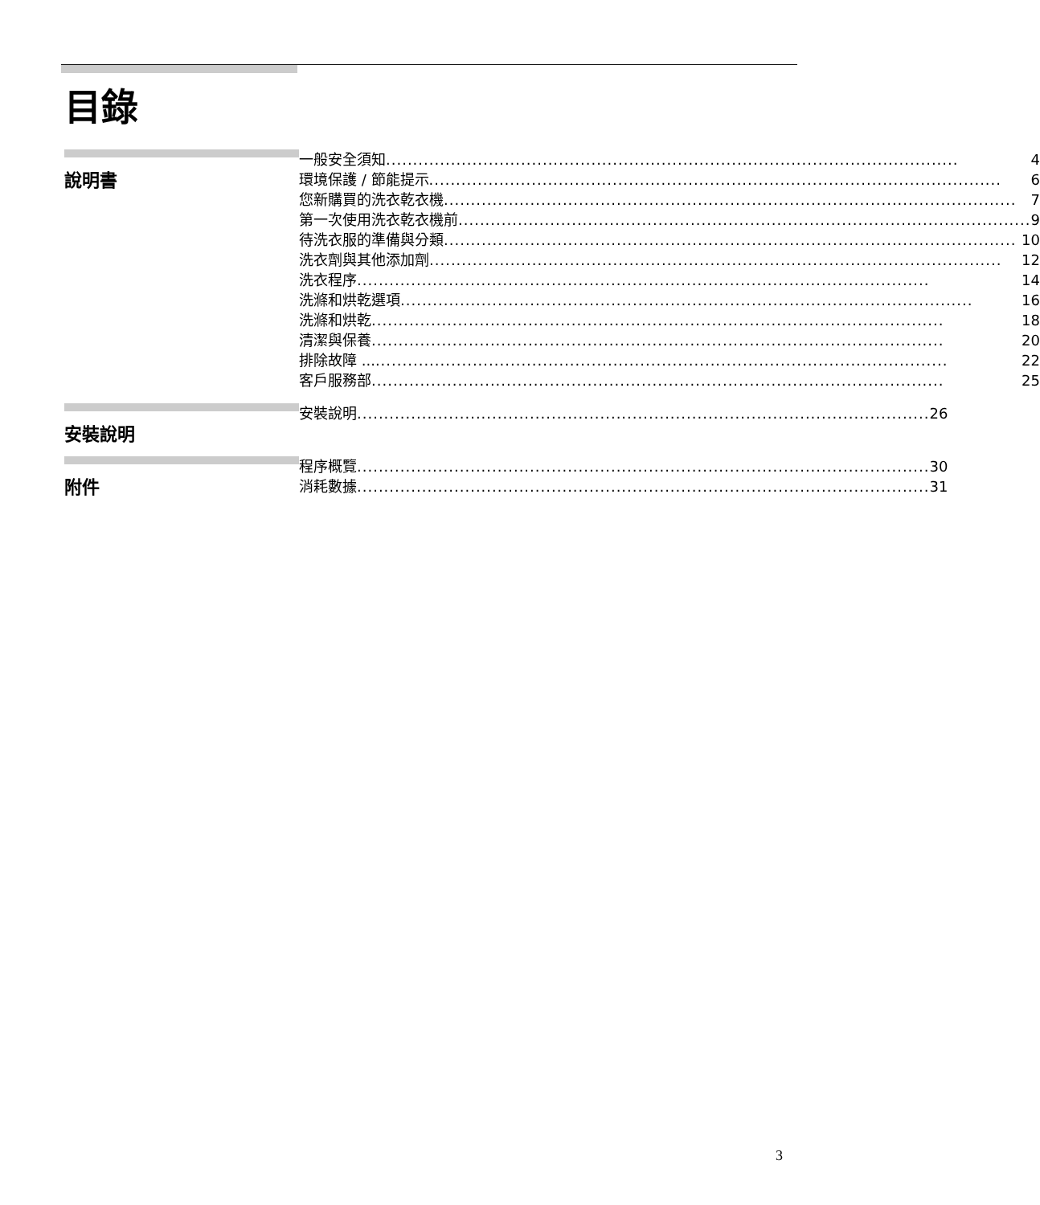目錄
說明書
一般安全須知 .......................................................................................................... 4
環境保護 / 節能提示 .......................................................................................................... 6
您新購買的洗衣乾衣機 .......................................................................................................... 7
第一次使用洗衣乾衣機前 .......................................................................................................... 9
待洗衣服的準備與分類 .......................................................................................................... 10
洗衣劑與其他添加劑 .......................................................................................................... 12
洗衣程序 .......................................................................................................... 14
洗滌和烘乾選項 .......................................................................................................... 16
洗滌和烘乾 .......................................................................................................... 18
清潔與保養 .......................................................................................................... 20
排除故障 ... .......................................................................................................... 22
客戶服務部 .......................................................................................................... 25
安裝說明
安裝說明 .......................................................................................................... 26
附件
程序概覽 .......................................................................................................... 30
消耗數據 .......................................................................................................... 31
3